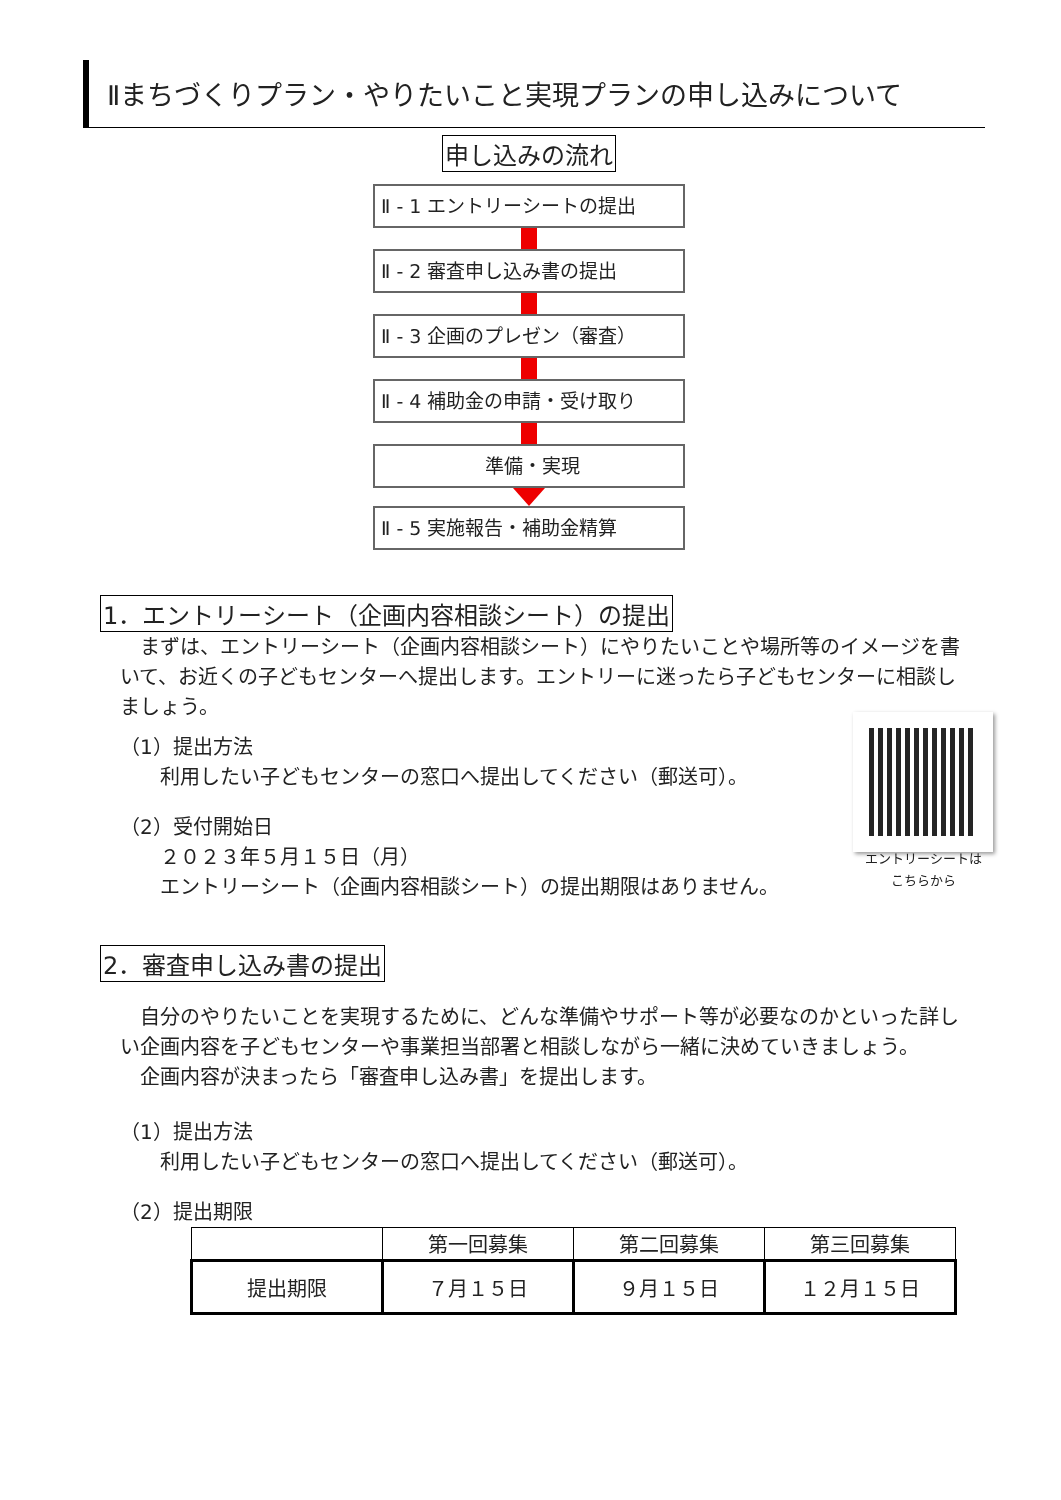Ⅱまちづくりプラン・やりたいこと実現プランの申し込みについて
申し込みの流れ
Ⅱ - 1 エントリーシートの提出
Ⅱ - 2 審査申し込み書の提出
Ⅱ - 3 企画のプレゼン（審査）
Ⅱ - 4 補助金の申請・受け取り
準備・実現
Ⅱ - 5 実施報告・補助金精算
1．エントリーシート（企画内容相談シート）の提出
　まずは、エントリーシート（企画内容相談シート）にやりたいことや場所等のイメージを書いて、お近くの子どもセンターへ提出します。エントリーに迷ったら子どもセンターに相談しましょう。
（1）提出方法
利用したい子どもセンターの窓口へ提出してください（郵送可）。
（2）受付開始日
２０２３年５月１５日（月）
エントリーシート（企画内容相談シート）の提出期限はありません。
エントリーシートは
こちらから
2．審査申し込み書の提出
　自分のやりたいことを実現するために、どんな準備やサポート等が必要なのかといった詳しい企画内容を子どもセンターや事業担当部署と相談しながら一緒に決めていきましょう。
　企画内容が決まったら「審査申し込み書」を提出します。
（1）提出方法
利用したい子どもセンターの窓口へ提出してください（郵送可）。
（2）提出期限
| | 第一回募集 | 第二回募集 | 第三回募集 |
| --- | --- | --- | --- |
| 提出期限 | ７月１５日 | ９月１５日 | １２月１５日 |